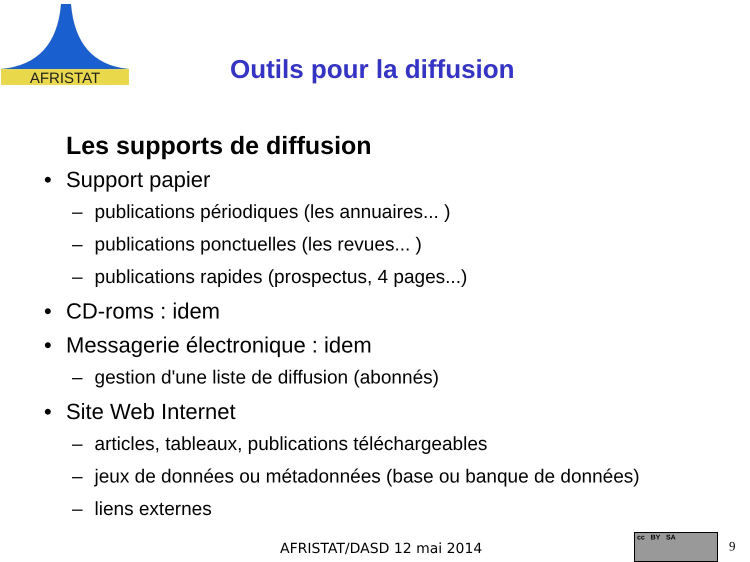AFRISTAT
Outils pour la diffusion
Les supports de diffusion
• Support papier
– publications périodiques (les annuaires... )
– publications ponctuelles (les revues... )
– publications rapides (prospectus, 4 pages...)
• CD-roms : idem
• Messagerie électronique : idem
– gestion d'une liste de diffusion (abonnés)
• Site Web Internet
– articles, tableaux, publications téléchargeables
– jeux de données ou métadonnées (base ou banque de données)
– liens externes
AFRISTAT/DASD 12 mai 2014
cc BY SA
9